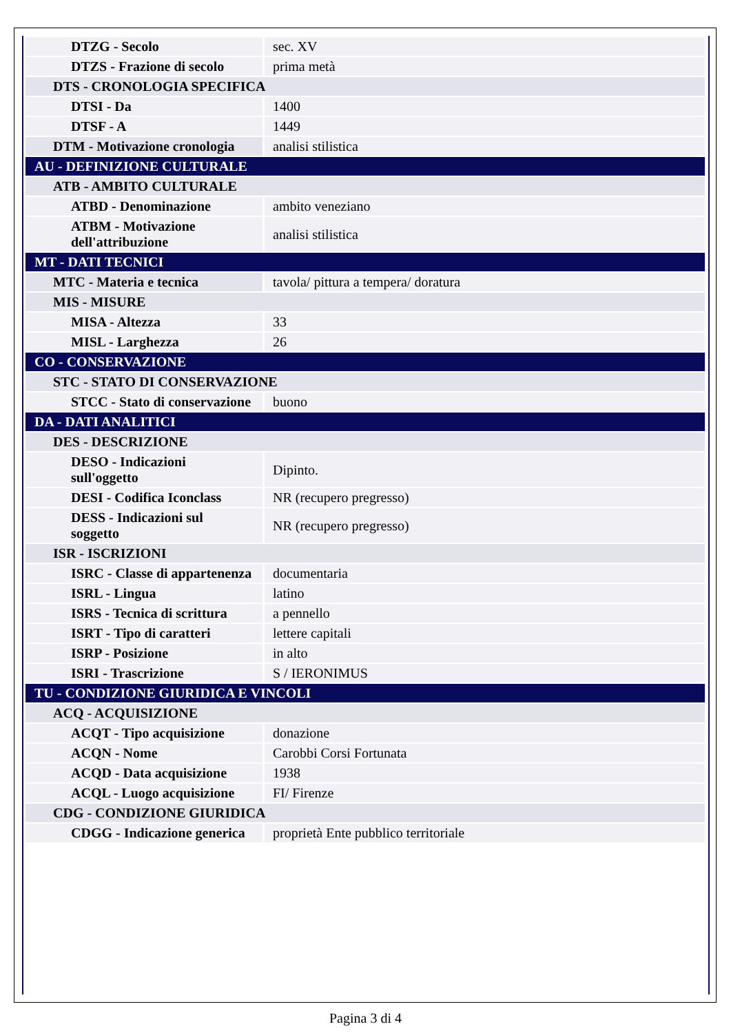| DTZG - Secolo | sec. XV |
| DTZS - Frazione di secolo | prima metà |
| DTS - CRONOLOGIA SPECIFICA | |
| DTSI - Da | 1400 |
| DTSF - A | 1449 |
| DTM - Motivazione cronologia | analisi stilistica |
| AU - DEFINIZIONE CULTURALE | |
| ATB - AMBITO CULTURALE | |
| ATBD - Denominazione | ambito veneziano |
| ATBM - Motivazione dell'attribuzione | analisi stilistica |
| MT - DATI TECNICI | |
| MTC - Materia e tecnica | tavola/ pittura a tempera/ doratura |
| MIS - MISURE | |
| MISA - Altezza | 33 |
| MISL - Larghezza | 26 |
| CO - CONSERVAZIONE | |
| STC - STATO DI CONSERVAZIONE | |
| STCC - Stato di conservazione | buono |
| DA - DATI ANALITICI | |
| DES - DESCRIZIONE | |
| DESO - Indicazioni sull'oggetto | Dipinto. |
| DESI - Codifica Iconclass | NR (recupero pregresso) |
| DESS - Indicazioni sul soggetto | NR (recupero pregresso) |
| ISR - ISCRIZIONI | |
| ISRC - Classe di appartenenza | documentaria |
| ISRL - Lingua | latino |
| ISRS - Tecnica di scrittura | a pennello |
| ISRT - Tipo di caratteri | lettere capitali |
| ISRP - Posizione | in alto |
| ISRI - Trascrizione | S / IERONIMUS |
| TU - CONDIZIONE GIURIDICA E VINCOLI | |
| ACQ - ACQUISIZIONE | |
| ACQT - Tipo acquisizione | donazione |
| ACQN - Nome | Carobbi Corsi Fortunata |
| ACQD - Data acquisizione | 1938 |
| ACQL - Luogo acquisizione | FI/ Firenze |
| CDG - CONDIZIONE GIURIDICA | |
| CDGG - Indicazione generica | proprietà Ente pubblico territoriale |
Pagina 3 di 4